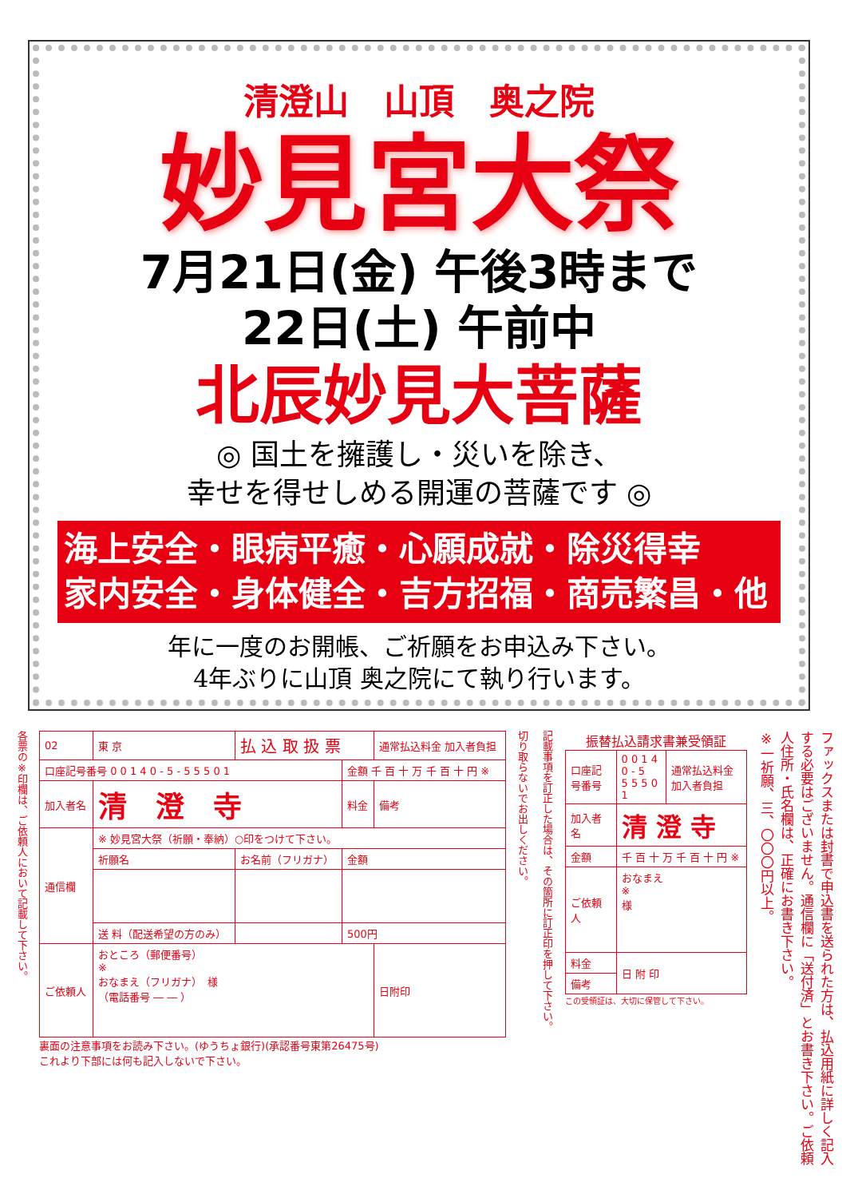清澄山　山頂　奥之院
妙見宮大祭
7月21日(金) 午後3時まで
22日(土) 午前中
北辰妙見大菩薩
◎ 国土を擁護し・災いを除き、
幸せを得せしめる開運の菩薩です ◎
海上安全・眼病平癒・心願成就・除災得幸
家内安全・身体健全・吉方招福・商売繁昌・他
年に一度のお開帳、ご祈願をお申込み下さい。
4年ぶりに山頂 奥之院にて執り行います。
各票の※印欄は、ご依頼人において記載して下さい。
| 02 | 東 京 | 払 込 取 扱 票 | | | 通常払込料金 加入者負担 |
| 口座記号番号 0 0 1 4 0 - 5 - 5 5 5 0 1 | | | 金額 千 百 十 万 千 百 十 円 ※ | | |
| 加入者名 | 清 澄 寺 | | 料金 | 備考 | |
| 通信欄 | ※ 妙見宮大祭（祈願・奉納）○印をつけて下さい。 | | | | |
| | 祈願名 | お名前（フリガナ） | 金額 | | |
| | 送 料（配送希望の方のみ） | | 500円 | | |
| ご依頼人 | おところ（郵便番号） ※ おなまえ（フリガナ） 様 （電話番号 ― ― ） | | | 日附印 | |
裏面の注意事項をお読み下さい。(ゆうちょ銀行)(承認番号東第26475号)
これより下部には何も記入しないで下さい。
切り取らないでお出しください。
記載事項を訂正した場合は、その箇所に訂正印を押して下さい。
振替払込請求書兼受領証
| 口座記号番号 | 0 0 1 4 0 - 5 5 5 5 0 1 | 通常払込料金加入者負担 |
| 加入者名 | 清 澄 寺 | |
| 金額 | 千 百 十 万 千 百 十 円 ※ | |
| ご依頼人 | おなまえ ※ 様 | |
| 料金 | 日 附 印 | |
| 備考 | | |
この受領証は、大切に保管して下さい。
ファックスまたは封書で申込書を送られた方は、払込用紙に詳しく記入する必要はございません。通信欄に「送付済」とお書き下さい。ご依頼人住所・氏名欄は、正確にお書き下さい。
※一祈願、三、〇〇〇円以上。